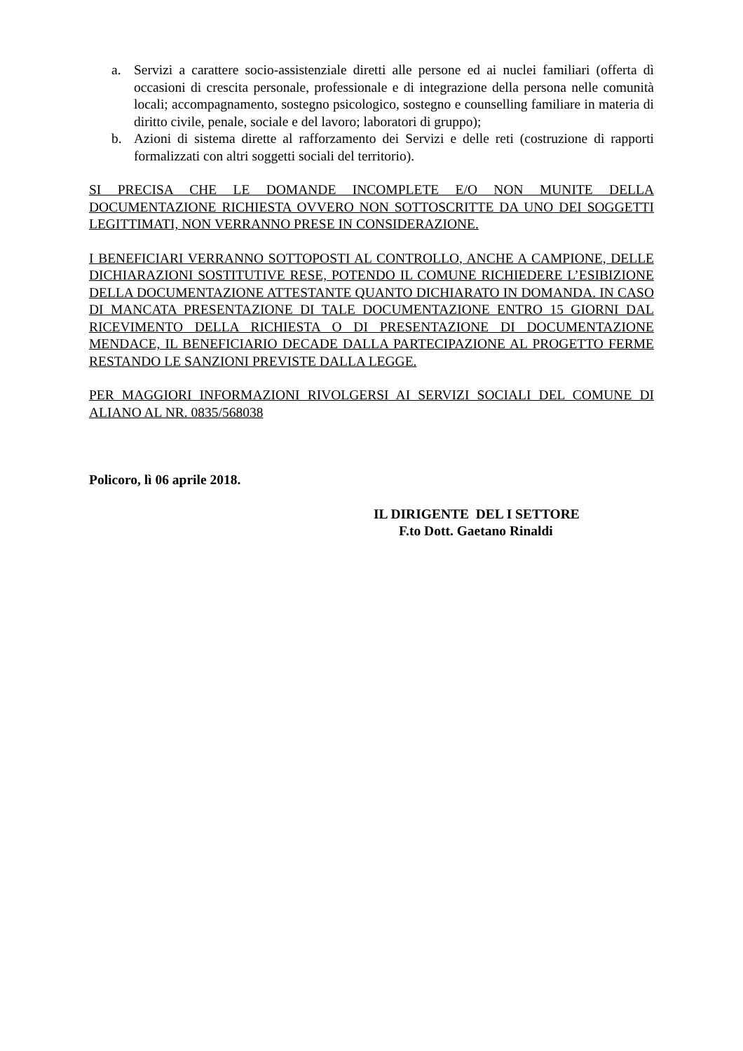a. Servizi a carattere socio-assistenziale diretti alle persone ed ai nuclei familiari (offerta dì occasioni di crescita personale, professionale e di integrazione della persona nelle comunità locali; accompagnamento, sostegno psicologico, sostegno e counselling familiare in materia di diritto civile, penale, sociale e del lavoro; laboratori di gruppo);
b. Azioni di sistema dirette al rafforzamento dei Servizi e delle reti (costruzione di rapporti formalizzati con altri soggetti sociali del territorio).
SI PRECISA CHE LE DOMANDE INCOMPLETE E/O NON MUNITE DELLA DOCUMENTAZIONE RICHIESTA OVVERO NON SOTTOSCRITTE DA UNO DEI SOGGETTI LEGITTIMATI, NON VERRANNO PRESE IN CONSIDERAZIONE.
I BENEFICIARI VERRANNO SOTTOPOSTI AL CONTROLLO, ANCHE A CAMPIONE, DELLE DICHIARAZIONI SOSTITUTIVE RESE, POTENDO IL COMUNE RICHIEDERE L’ESIBIZIONE DELLA DOCUMENTAZIONE ATTESTANTE QUANTO DICHIARATO IN DOMANDA. IN CASO DI MANCATA PRESENTAZIONE DI TALE DOCUMENTAZIONE ENTRO 15 GIORNI DAL RICEVIMENTO DELLA RICHIESTA O DI PRESENTAZIONE DI DOCUMENTAZIONE MENDACE, IL BENEFICIARIO DECADE DALLA PARTECIPAZIONE AL PROGETTO FERME RESTANDO LE SANZIONI PREVISTE DALLA LEGGE.
PER MAGGIORI INFORMAZIONI RIVOLGERSI AI SERVIZI SOCIALI DEL COMUNE DI ALIANO AL NR. 0835/568038
Policoro, lì 06 aprile 2018.
IL DIRIGENTE DEL I SETTORE
F.to Dott. Gaetano Rinaldi